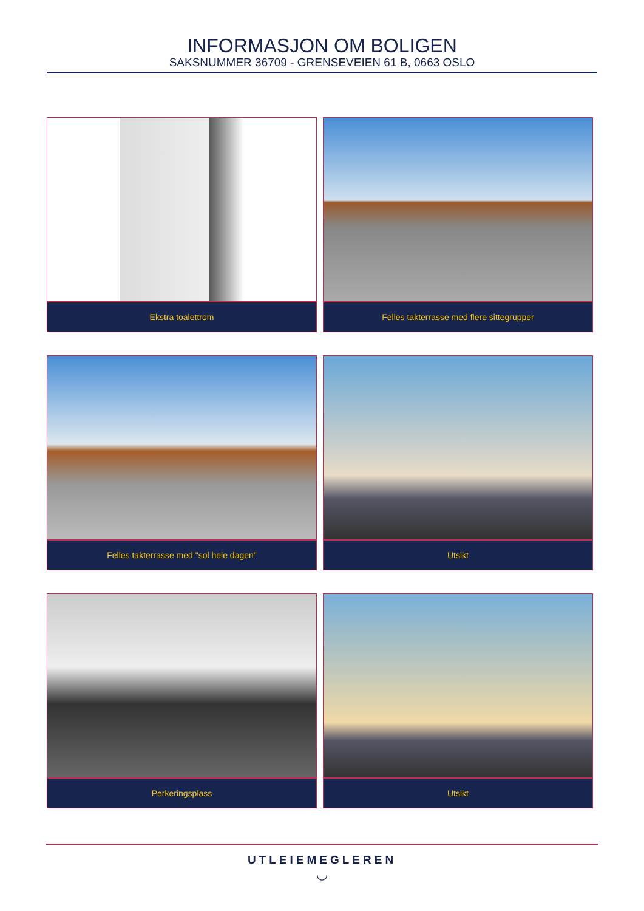INFORMASJON OM BOLIGEN
SAKSNUMMER 36709 - GRENSEVEIEN 61 B, 0663 OSLO
Ekstra toalettrom
Felles takterrasse med flere sittegrupper
Felles takterrasse med "sol hele dagen"
Utsikt
Perkeringsplass
Utsikt
UTLEIEMEGLEREN
◡